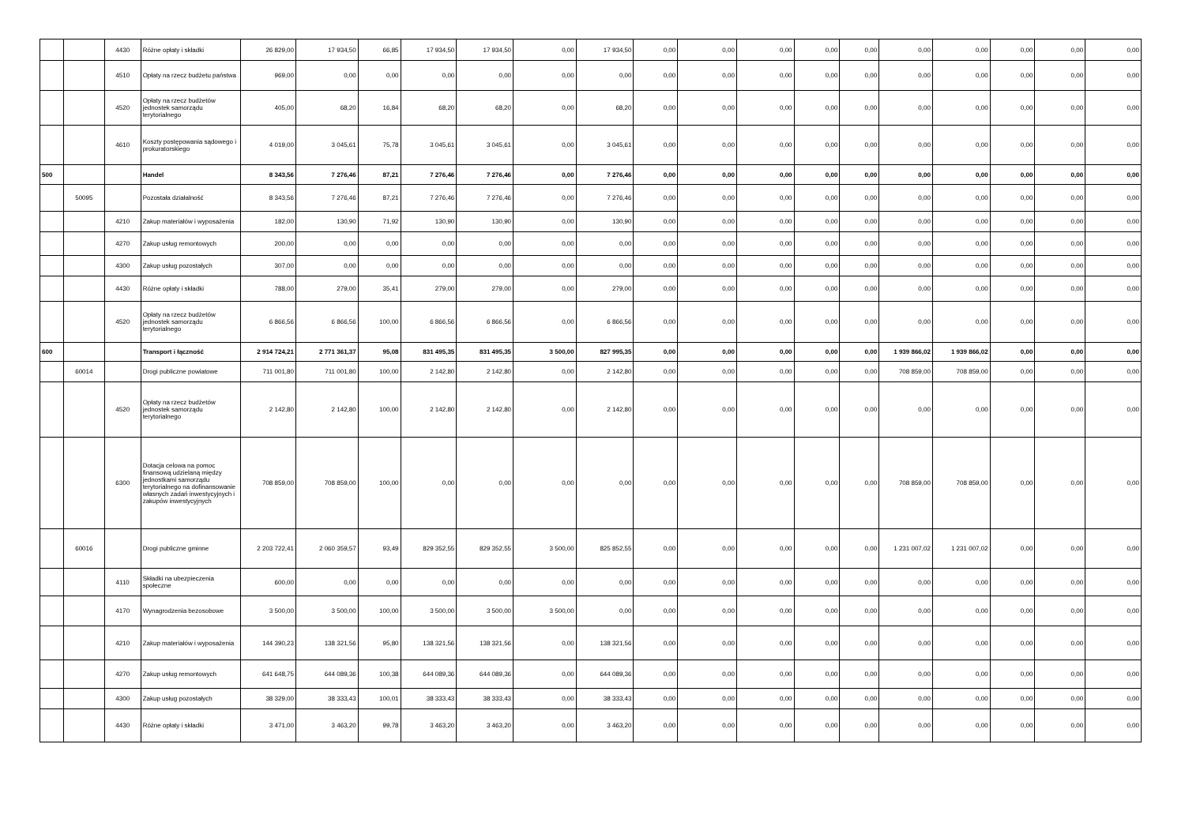| | | 4430 | Różne opłaty i składki | 26 829,00 | 17 934,50 | 66,85 | 17 934,50 | 17 934,50 | 0,00 | 17 934,50 | 0,00 | 0,00 | 0,00 | 0,00 | 0,00 | 0,00 | 0,00 | 0,00 | 0,00 | 0,00 |
| | | 4510 | Opłaty na rzecz budżetu państwa | 969,00 | 0,00 | 0,00 | 0,00 | 0,00 | 0,00 | 0,00 | 0,00 | 0,00 | 0,00 | 0,00 | 0,00 | 0,00 | 0,00 | 0,00 | 0,00 | 0,00 |
| | | 4520 | Opłaty na rzecz budżetów jednostek samorządu terytorialnego | 405,00 | 68,20 | 16,84 | 68,20 | 68,20 | 0,00 | 68,20 | 0,00 | 0,00 | 0,00 | 0,00 | 0,00 | 0,00 | 0,00 | 0,00 | 0,00 | 0,00 |
| | | 4610 | Koszty postępowania sądowego i prokuratorskiego | 4 019,00 | 3 045,61 | 75,78 | 3 045,61 | 3 045,61 | 0,00 | 3 045,61 | 0,00 | 0,00 | 0,00 | 0,00 | 0,00 | 0,00 | 0,00 | 0,00 | 0,00 | 0,00 |
| 500 | | | Handel | 8 343,56 | 7 276,46 | 87,21 | 7 276,46 | 7 276,46 | 0,00 | 7 276,46 | 0,00 | 0,00 | 0,00 | 0,00 | 0,00 | 0,00 | 0,00 | 0,00 | 0,00 | 0,00 |
| | 50095 | | Pozostała działalność | 8 343,56 | 7 276,46 | 87,21 | 7 276,46 | 7 276,46 | 0,00 | 7 276,46 | 0,00 | 0,00 | 0,00 | 0,00 | 0,00 | 0,00 | 0,00 | 0,00 | 0,00 | 0,00 |
| | | 4210 | Zakup materiałów i wyposażenia | 182,00 | 130,90 | 71,92 | 130,90 | 130,90 | 0,00 | 130,90 | 0,00 | 0,00 | 0,00 | 0,00 | 0,00 | 0,00 | 0,00 | 0,00 | 0,00 | 0,00 |
| | | 4270 | Zakup usług remontowych | 200,00 | 0,00 | 0,00 | 0,00 | 0,00 | 0,00 | 0,00 | 0,00 | 0,00 | 0,00 | 0,00 | 0,00 | 0,00 | 0,00 | 0,00 | 0,00 | 0,00 |
| | | 4300 | Zakup usług pozostałych | 307,00 | 0,00 | 0,00 | 0,00 | 0,00 | 0,00 | 0,00 | 0,00 | 0,00 | 0,00 | 0,00 | 0,00 | 0,00 | 0,00 | 0,00 | 0,00 | 0,00 |
| | | 4430 | Różne opłaty i składki | 788,00 | 279,00 | 35,41 | 279,00 | 279,00 | 0,00 | 279,00 | 0,00 | 0,00 | 0,00 | 0,00 | 0,00 | 0,00 | 0,00 | 0,00 | 0,00 | 0,00 |
| | | 4520 | Opłaty na rzecz budżetów jednostek samorządu terytorialnego | 6 866,56 | 6 866,56 | 100,00 | 6 866,56 | 6 866,56 | 0,00 | 6 866,56 | 0,00 | 0,00 | 0,00 | 0,00 | 0,00 | 0,00 | 0,00 | 0,00 | 0,00 | 0,00 |
| 600 | | | Transport i łączność | 2 914 724,21 | 2 771 361,37 | 95,08 | 831 495,35 | 831 495,35 | 3 500,00 | 827 995,35 | 0,00 | 0,00 | 0,00 | 0,00 | 0,00 | 1 939 866,02 | 1 939 866,02 | 0,00 | 0,00 | 0,00 |
| | 60014 | | Drogi publiczne powiatowe | 711 001,80 | 711 001,80 | 100,00 | 2 142,80 | 2 142,80 | 0,00 | 2 142,80 | 0,00 | 0,00 | 0,00 | 0,00 | 0,00 | 708 859,00 | 708 859,00 | 0,00 | 0,00 | 0,00 |
| | | 4520 | Opłaty na rzecz budżetów jednostek samorządu terytorialnego | 2 142,80 | 2 142,80 | 100,00 | 2 142,80 | 2 142,80 | 0,00 | 2 142,80 | 0,00 | 0,00 | 0,00 | 0,00 | 0,00 | 0,00 | 0,00 | 0,00 | 0,00 | 0,00 |
| | | 6300 | Dotacja celowa na pomoc finansową udzielaną między jednostkami samorządu terytorialnego na dofinansowanie własnych zadań inwestycyjnych i zakupów inwestycyjnych | 708 859,00 | 708 859,00 | 100,00 | 0,00 | 0,00 | 0,00 | 0,00 | 0,00 | 0,00 | 0,00 | 0,00 | 0,00 | 708 859,00 | 708 859,00 | 0,00 | 0,00 | 0,00 |
| | 60016 | | Drogi publiczne gminne | 2 203 722,41 | 2 060 359,57 | 93,49 | 829 352,55 | 829 352,55 | 3 500,00 | 825 852,55 | 0,00 | 0,00 | 0,00 | 0,00 | 0,00 | 1 231 007,02 | 1 231 007,02 | 0,00 | 0,00 | 0,00 |
| | | 4110 | Składki na ubezpieczenia społeczne | 600,00 | 0,00 | 0,00 | 0,00 | 0,00 | 0,00 | 0,00 | 0,00 | 0,00 | 0,00 | 0,00 | 0,00 | 0,00 | 0,00 | 0,00 | 0,00 | 0,00 |
| | | 4170 | Wynagrodzenia bezosobowe | 3 500,00 | 3 500,00 | 100,00 | 3 500,00 | 3 500,00 | 3 500,00 | 0,00 | 0,00 | 0,00 | 0,00 | 0,00 | 0,00 | 0,00 | 0,00 | 0,00 | 0,00 | 0,00 |
| | | 4210 | Zakup materiałów i wyposażenia | 144 390,23 | 138 321,56 | 95,80 | 138 321,56 | 138 321,56 | 0,00 | 138 321,56 | 0,00 | 0,00 | 0,00 | 0,00 | 0,00 | 0,00 | 0,00 | 0,00 | 0,00 | 0,00 |
| | | 4270 | Zakup usług remontowych | 641 648,75 | 644 089,36 | 100,38 | 644 089,36 | 644 089,36 | 0,00 | 644 089,36 | 0,00 | 0,00 | 0,00 | 0,00 | 0,00 | 0,00 | 0,00 | 0,00 | 0,00 | 0,00 |
| | | 4300 | Zakup usług pozostałych | 38 329,00 | 38 333,43 | 100,01 | 38 333,43 | 38 333,43 | 0,00 | 38 333,43 | 0,00 | 0,00 | 0,00 | 0,00 | 0,00 | 0,00 | 0,00 | 0,00 | 0,00 | 0,00 |
| | | 4430 | Różne opłaty i składki | 3 471,00 | 3 463,20 | 99,78 | 3 463,20 | 3 463,20 | 0,00 | 3 463,20 | 0,00 | 0,00 | 0,00 | 0,00 | 0,00 | 0,00 | 0,00 | 0,00 | 0,00 | 0,00 |